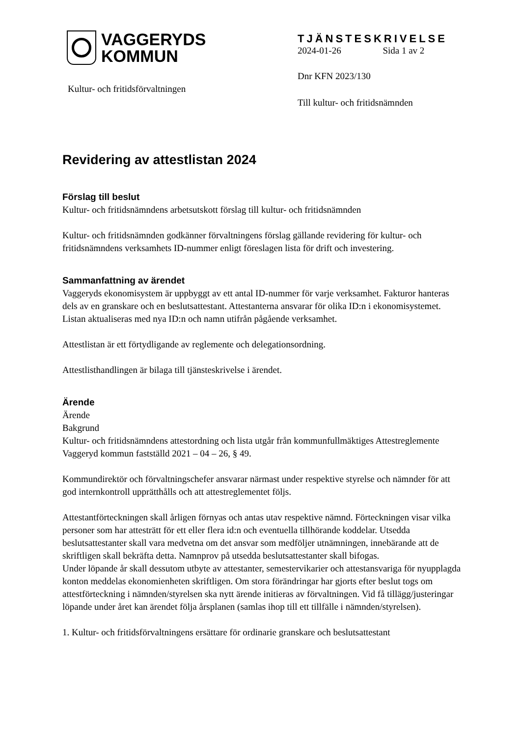VAGGERYDS
KOMMUN
Kultur- och fritidsförvaltningen
TJÄNSTESKRIVELSE
2024-01-26 Sida 1 av 2
Dnr KFN 2023/130
Till kultur- och fritidsnämnden
Revidering av attestlistan 2024
Förslag till beslut
Kultur- och fritidsnämndens arbetsutskott förslag till kultur- och fritidsnämnden
Kultur- och fritidsnämnden godkänner förvaltningens förslag gällande revidering för kultur- och fritidsnämndens verksamhets ID-nummer enligt föreslagen lista för drift och investering.
Sammanfattning av ärendet
Vaggeryds ekonomisystem är uppbyggt av ett antal ID-nummer för varje verksamhet. Fakturor hanteras dels av en granskare och en beslutsattestant. Attestanterna ansvarar för olika ID:n i ekonomisystemet. Listan aktualiseras med nya ID:n och namn utifrån pågående verksamhet.
Attestlistan är ett förtydligande av reglemente och delegationsordning.
Attestlisthandlingen är bilaga till tjänsteskrivelse i ärendet.
Ärende
Ärende
Bakgrund
Kultur- och fritidsnämndens attestordning och lista utgår från kommunfullmäktiges Attestreglemente Vaggeryd kommun fastställd 2021 – 04 – 26, § 49.
Kommundirektör och förvaltningschefer ansvarar närmast under respektive styrelse och nämnder för att god internkontroll upprätthålls och att attestreglementet följs.
Attestantförteckningen skall årligen förnyas och antas utav respektive nämnd. Förteckningen visar vilka personer som har attesträtt för ett eller flera id:n och eventuella tillhörande koddelar. Utsedda beslutsattestanter skall vara medvetna om det ansvar som medföljer utnämningen, innebärande att de skriftligen skall bekräfta detta. Namnprov på utsedda beslutsattestanter skall bifogas.
Under löpande år skall dessutom utbyte av attestanter, semestervikarier och attestansvariga för nyupplagda konton meddelas ekonomienheten skriftligen. Om stora förändringar har gjorts efter beslut togs om attestförteckning i nämnden/styrelsen ska nytt ärende initieras av förvaltningen. Vid få tillägg/justeringar löpande under året kan ärendet följa årsplanen (samlas ihop till ett tillfälle i nämnden/styrelsen).
1. Kultur- och fritidsförvaltningens ersättare för ordinarie granskare och beslutsattestant